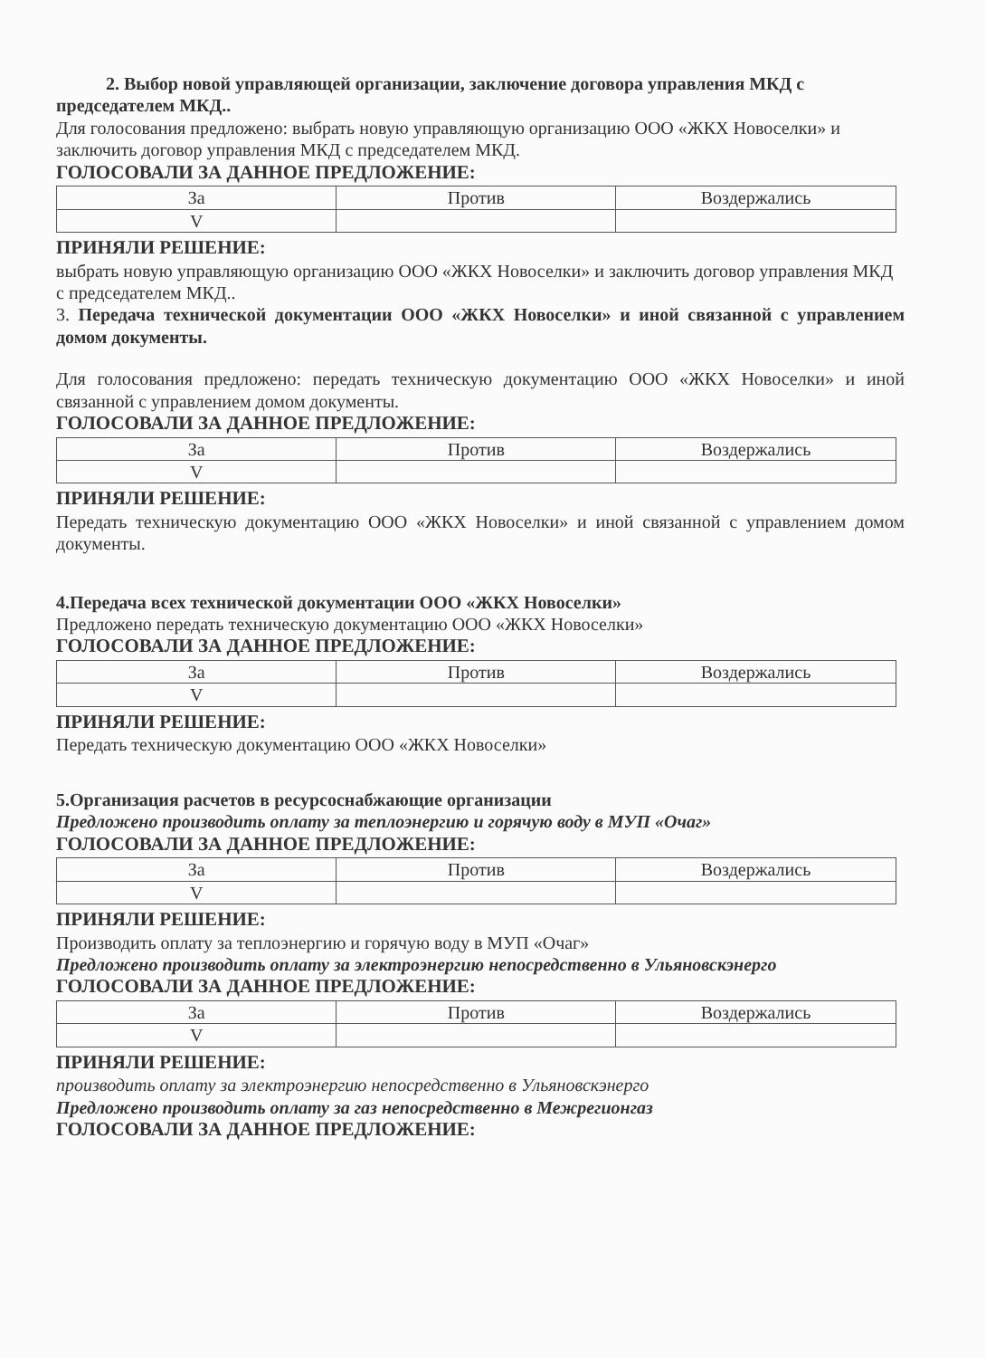2. Выбор новой управляющей организации, заключение договора управления МКД с председателем МКД..
Для голосования предложено: выбрать новую управляющую организацию ООО «ЖКХ Новоселки» и заключить договор управления МКД с председателем МКД.
ГОЛОСОВАЛИ ЗА ДАННОЕ ПРЕДЛОЖЕНИЕ:
| За | Против | Воздержались |
| V | | |
ПРИНЯЛИ РЕШЕНИЕ:
выбрать новую управляющую организацию ООО «ЖКХ Новоселки» и заключить договор управления МКД с председателем МКД..
3. Передача технической документации ООО «ЖКХ Новоселки» и иной связанной с управлением домом документы.
Для голосования предложено: передать техническую документацию ООО «ЖКХ Новоселки» и иной связанной с управлением домом документы.
ГОЛОСОВАЛИ ЗА ДАННОЕ ПРЕДЛОЖЕНИЕ:
| За | Против | Воздержались |
| V | | |
ПРИНЯЛИ РЕШЕНИЕ:
Передать техническую документацию ООО «ЖКХ Новоселки» и иной связанной с управлением домом документы.
4.Передача всех технической документации ООО «ЖКХ Новоселки»
Предложено передать техническую документацию ООО «ЖКХ Новоселки»
ГОЛОСОВАЛИ ЗА ДАННОЕ ПРЕДЛОЖЕНИЕ:
| За | Против | Воздержались |
| V | | |
ПРИНЯЛИ РЕШЕНИЕ:
Передать техническую документацию ООО «ЖКХ Новоселки»
5.Организация расчетов в ресурсоснабжающие организации
Предложено производить оплату за теплоэнергию и горячую воду в МУП «Очаг»
ГОЛОСОВАЛИ ЗА ДАННОЕ ПРЕДЛОЖЕНИЕ:
| За | Против | Воздержались |
| V | | |
ПРИНЯЛИ РЕШЕНИЕ:
Производить оплату за теплоэнергию и горячую воду в МУП «Очаг»
Предложено производить оплату за электроэнергию непосредственно в Ульяновскэнерго
ГОЛОСОВАЛИ ЗА ДАННОЕ ПРЕДЛОЖЕНИЕ:
| За | Против | Воздержались |
| V | | |
ПРИНЯЛИ РЕШЕНИЕ:
производить оплату за электроэнергию непосредственно в Ульяновскэнерго
Предложено производить оплату за газ непосредственно в Межрегионгаз
ГОЛОСОВАЛИ ЗА ДАННОЕ ПРЕДЛОЖЕНИЕ: